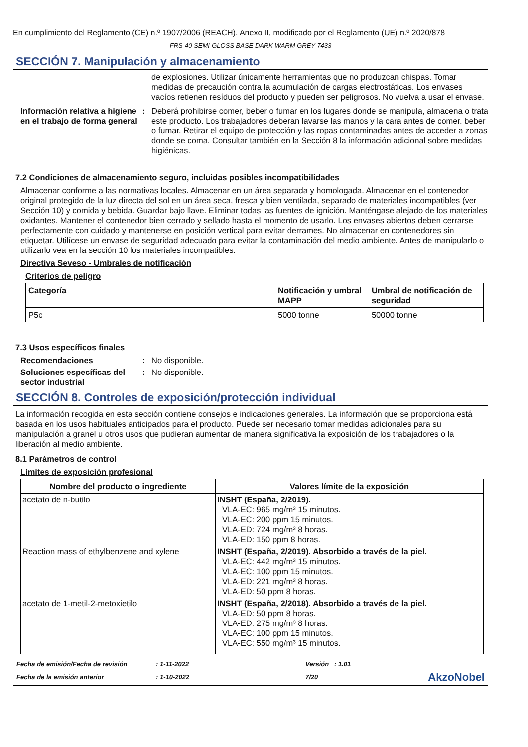En cumplimiento del Reglamento (CE) n.º 1907/2006 (REACH), Anexo II, modificado por el Reglamento (UE) n.º 2020/878
FRS-40 SEMI-GLOSS BASE DARK WARM GREY 7433
SECCIÓN 7. Manipulación y almacenamiento
de explosiones. Utilizar únicamente herramientas que no produzcan chispas. Tomar medidas de precaución contra la acumulación de cargas electrostáticas. Los envases vacíos retienen resíduos del producto y pueden ser peligrosos. No vuelva a usar el envase.
Información relativa a higiene en el trabajo de forma general
: Deberá prohibirse comer, beber o fumar en los lugares donde se manipula, almacena o trata este producto. Los trabajadores deberan lavarse las manos y la cara antes de comer, beber o fumar. Retirar el equipo de protección y las ropas contaminadas antes de acceder a zonas donde se coma. Consultar también en la Sección 8 la información adicional sobre medidas higiénicas.
7.2 Condiciones de almacenamiento seguro, incluidas posibles incompatibilidades
Almacenar conforme a las normativas locales. Almacenar en un área separada y homologada. Almacenar en el contenedor original protegido de la luz directa del sol en un área seca, fresca y bien ventilada, separado de materiales incompatibles (ver Sección 10) y comida y bebida. Guardar bajo llave. Eliminar todas las fuentes de ignición. Manténgase alejado de los materiales oxidantes. Mantener el contenedor bien cerrado y sellado hasta el momento de usarlo. Los envases abiertos deben cerrarse perfectamente con cuidado y mantenerse en posición vertical para evitar derrames. No almacenar en contenedores sin etiquetar. Utilícese un envase de seguridad adecuado para evitar la contaminación del medio ambiente. Antes de manipularlo o utilizarlo vea en la sección 10 los materiales incompatibles.
Directiva Seveso - Umbrales de notificación
Criterios de peligro
| Categoría | Notificación y umbral MAPP | Umbral de notificación de seguridad |
| --- | --- | --- |
| P5c | 5000 tonne | 50000 tonne |
7.3 Usos específicos finales
Recomendaciones : No disponible.
Soluciones específicas del sector industrial
: No disponible.
SECCIÓN 8. Controles de exposición/protección individual
La información recogida en esta sección contiene consejos e indicaciones generales. La información que se proporciona está basada en los usos habituales anticipados para el producto. Puede ser necesario tomar medidas adicionales para su manipulación a granel u otros usos que pudieran aumentar de manera significativa la exposición de los trabajadores o la liberación al medio ambiente.
8.1 Parámetros de control
Límites de exposición profesional
| Nombre del producto o ingrediente | Valores límite de la exposición |
| --- | --- |
| acetato de n-butilo | INSHT (España, 2/2019). VLA-EC: 965 mg/m³ 15 minutos. VLA-EC: 200 ppm 15 minutos. VLA-ED: 724 mg/m³ 8 horas. VLA-ED: 150 ppm 8 horas. |
| Reaction mass of ethylbenzene and xylene | INSHT (España, 2/2019). Absorbido a través de la piel. VLA-EC: 442 mg/m³ 15 minutos. VLA-EC: 100 ppm 15 minutos. VLA-ED: 221 mg/m³ 8 horas. VLA-ED: 50 ppm 8 horas. |
| acetato de 1-metil-2-metoxietilo | INSHT (España, 2/2018). Absorbido a través de la piel. VLA-ED: 50 ppm 8 horas. VLA-ED: 275 mg/m³ 8 horas. VLA-EC: 100 ppm 15 minutos. VLA-EC: 550 mg/m³ 15 minutos. |
Fecha de emisión/Fecha de revisión
: 1-11-2022
Versión : 1.01
Fecha de la emisión anterior
: 1-10-2022
7/20
AkzoNobel